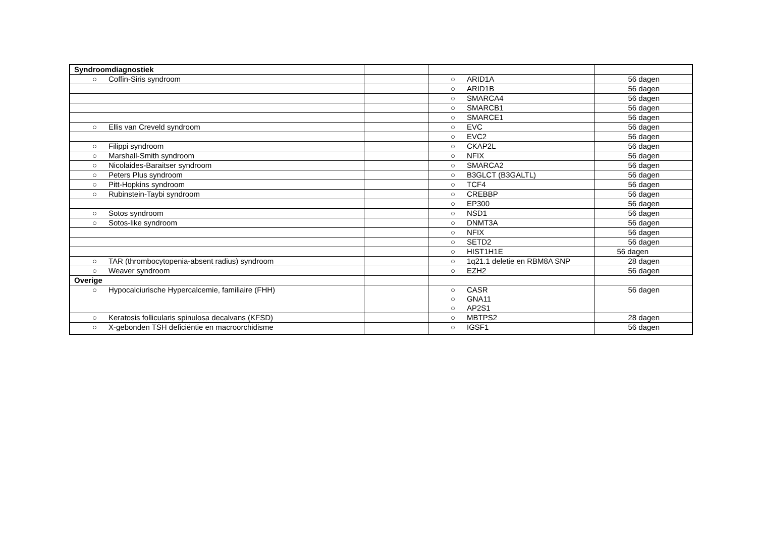| Syndroomdiagnostiek | | | |
| ○ Coffin-Siris syndroom | | ○ ARID1A | 56 dagen |
| | | ○ ARID1B | 56 dagen |
| | | ○ SMARCA4 | 56 dagen |
| | | ○ SMARCB1 | 56 dagen |
| | | ○ SMARCE1 | 56 dagen |
| ○ Ellis van Creveld syndroom | | ○ EVC | 56 dagen |
| | | ○ EVC2 | 56 dagen |
| ○ Filippi syndroom | | ○ CKAP2L | 56 dagen |
| ○ Marshall-Smith syndroom | | ○ NFIX | 56 dagen |
| ○ Nicolaides-Baraitser syndroom | | ○ SMARCA2 | 56 dagen |
| ○ Peters Plus syndroom | | ○ B3GLCT (B3GALTL) | 56 dagen |
| ○ Pitt-Hopkins syndroom | | ○ TCF4 | 56 dagen |
| ○ Rubinstein-Taybi syndroom | | ○ CREBBP | 56 dagen |
| | | ○ EP300 | 56 dagen |
| ○ Sotos syndroom | | ○ NSD1 | 56 dagen |
| ○ Sotos-like syndroom | | ○ DNMT3A | 56 dagen |
| | | ○ NFIX | 56 dagen |
| | | ○ SETD2 | 56 dagen |
| | | ○ HIST1H1E | 56 dagen |
| ○ TAR (thrombocytopenia-absent radius) syndroom | | ○ 1q21.1 deletie en RBM8A SNP | 28 dagen |
| ○ Weaver syndroom | | ○ EZH2 | 56 dagen |
| Overige | | | |
| ○ Hypocalciurische Hypercalcemie, familiaire (FHH) | | ○ CASR ○ GNA11 ○ AP2S1 | 56 dagen |
| ○ Keratosis follicularis spinulosa decalvans (KFSD) | | ○ MBTPS2 | 28 dagen |
| ○ X-gebonden TSH deficiëntie en macroorchidisme | | ○ IGSF1 | 56 dagen |